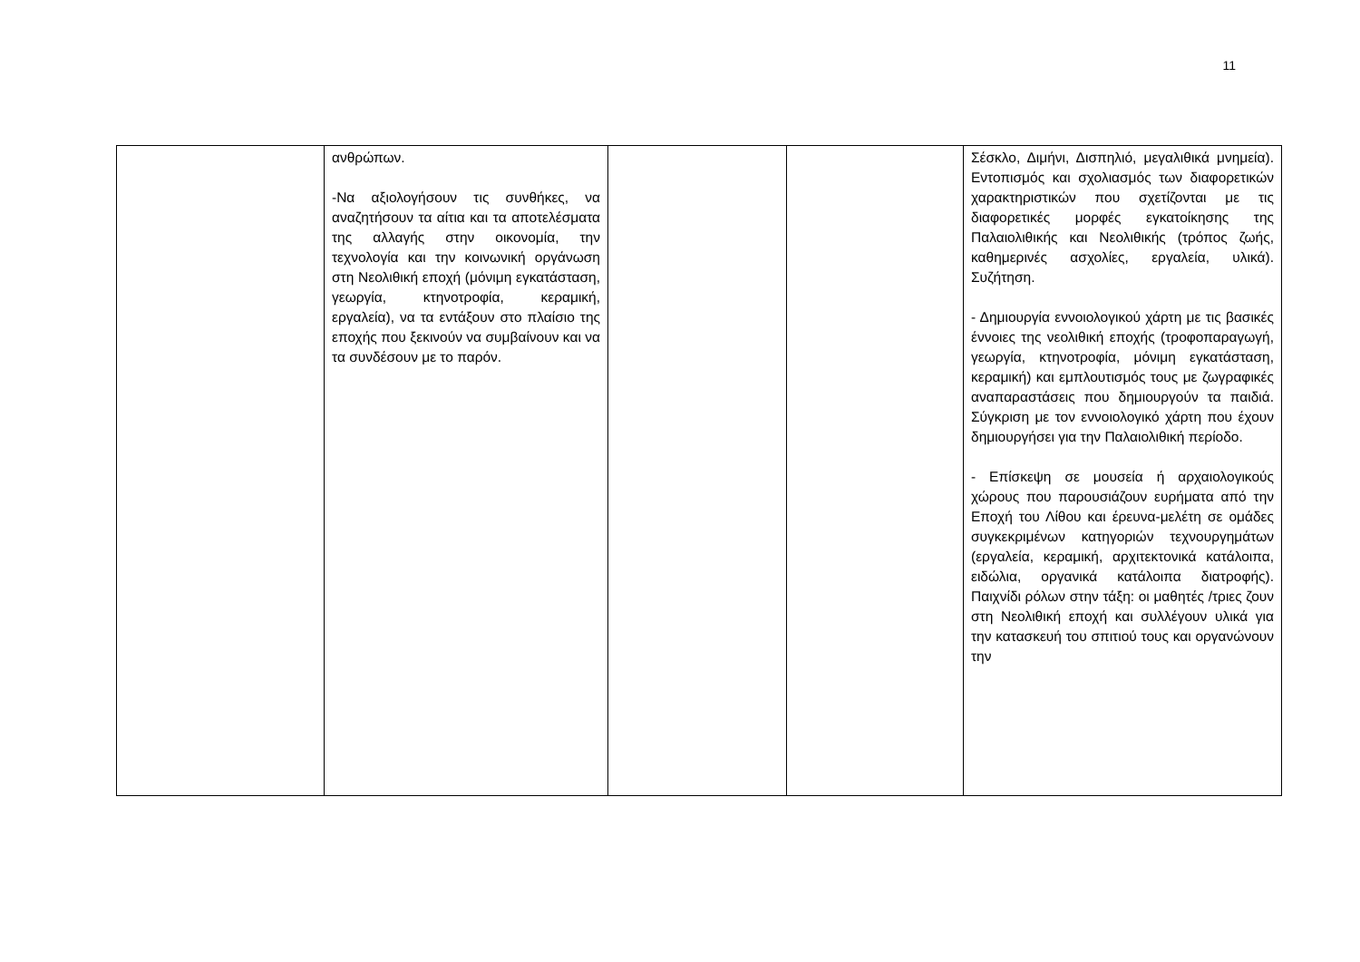11
| | ανθρώπων. -Να αξιολογήσουν τις συνθήκες, να αναζητήσουν τα αίτια και τα αποτελέσματα της αλλαγής στην οικονομία, την τεχνολογία και την κοινωνική οργάνωση στη Νεολιθική εποχή (μόνιμη εγκατάσταση, γεωργία, κτηνοτροφία, κεραμική, εργαλεία), να τα εντάξουν στο πλαίσιο της εποχής που ξεκινούν να συμβαίνουν και να τα συνδέσουν με το παρόν. | | | Σέσκλο, Διμήνι, Δισπηλιό, μεγαλιθικά μνημεία). Εντοπισμός και σχολιασμός των διαφορετικών χαρακτηριστικών που σχετίζονται με τις διαφορετικές μορφές εγκατοίκησης της Παλαιολιθικής και Νεολιθικής (τρόπος ζωής, καθημερινές ασχολίες, εργαλεία, υλικά). Συζήτηση. - Δημιουργία εννοιολογικού χάρτη με τις βασικές έννοιες της νεολιθική εποχής (τροφοπαραγωγή, γεωργία, κτηνοτροφία, μόνιμη εγκατάσταση, κεραμική) και εμπλουτισμός τους με ζωγραφικές αναπαραστάσεις που δημιουργούν τα παιδιά. Σύγκριση με τον εννοιολογικό χάρτη που έχουν δημιουργήσει για την Παλαιολιθική περίοδο. - Επίσκεψη σε μουσεία ή αρχαιολογικούς χώρους που παρουσιάζουν ευρήματα από την Εποχή του Λίθου και έρευνα-μελέτη σε ομάδες συγκεκριμένων κατηγοριών τεχνουργημάτων (εργαλεία, κεραμική, αρχιτεκτονικά κατάλοιπα, ειδώλια, οργανικά κατάλοιπα διατροφής). Παιχνίδι ρόλων στην τάξη: οι μαθητές /τριες ζουν στη Νεολιθική εποχή και συλλέγουν υλικά για την κατασκευή του σπιτιού τους και οργανώνουν την |